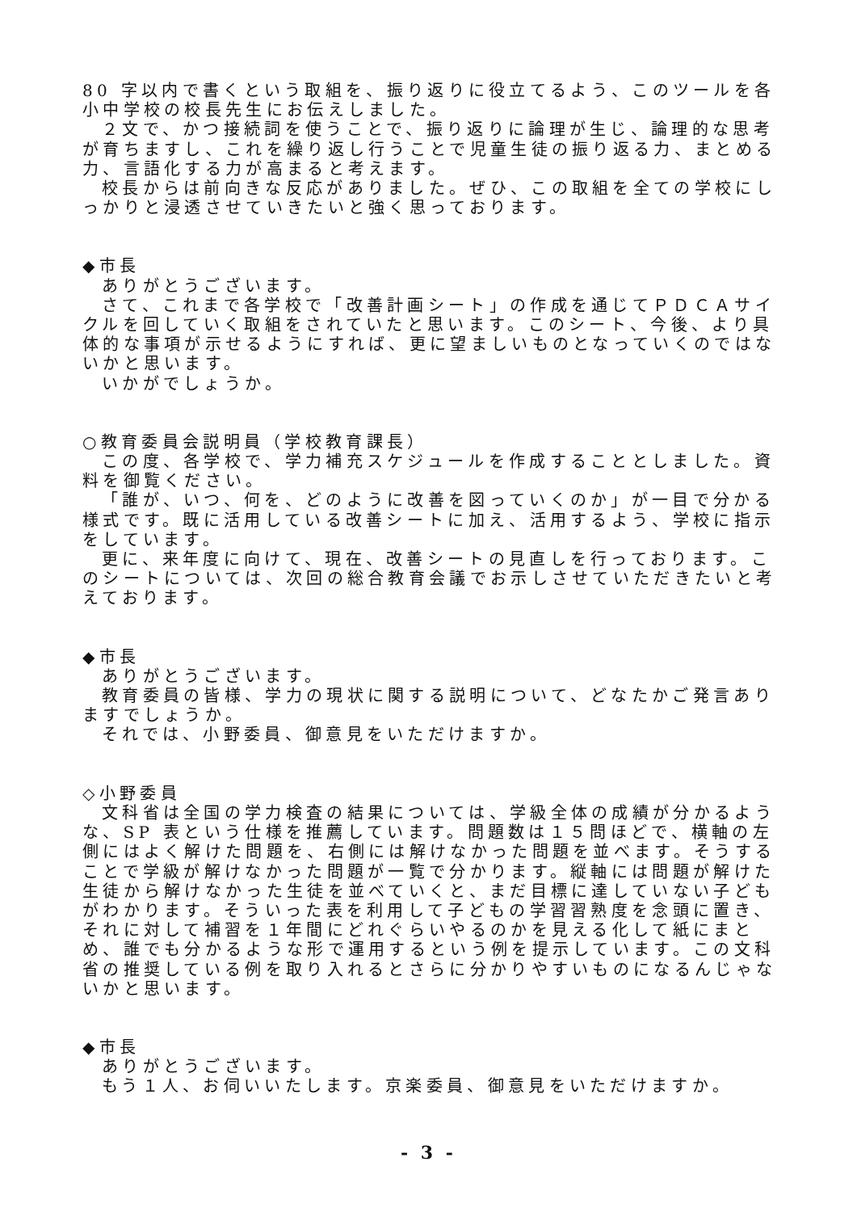80 字以内で書くという取組を、振り返りに役立てるよう、このツールを各小中学校の校長先生にお伝えしました。
２文で、かつ接続詞を使うことで、振り返りに論理が生じ、論理的な思考が育ちますし、これを繰り返し行うことで児童生徒の振り返る力、まとめる力、言語化する力が高まると考えます。
校長からは前向きな反応がありました。ぜひ、この取組を全ての学校にしっかりと浸透させていきたいと強く思っております。
◆市長
ありがとうございます。
さて、これまで各学校で「改善計画シート」の作成を通じてＰＤＣＡサイクルを回していく取組をされていたと思います。このシート、今後、より具体的な事項が示せるようにすれば、更に望ましいものとなっていくのではないかと思います。
いかがでしょうか。
○教育委員会説明員（学校教育課長）
この度、各学校で、学力補充スケジュールを作成することとしました。資料を御覧ください。
「誰が、いつ、何を、どのように改善を図っていくのか」が一目で分かる様式です。既に活用している改善シートに加え、活用するよう、学校に指示をしています。
更に、来年度に向けて、現在、改善シートの見直しを行っております。このシートについては、次回の総合教育会議でお示しさせていただきたいと考えております。
◆市長
ありがとうございます。
教育委員の皆様、学力の現状に関する説明について、どなたかご発言ありますでしょうか。
それでは、小野委員、御意見をいただけますか。
◇小野委員
文科省は全国の学力検査の結果については、学級全体の成績が分かるような、SP 表という仕様を推薦しています。問題数は１５問ほどで、横軸の左側にはよく解けた問題を、右側には解けなかった問題を並べます。そうすることで学級が解けなかった問題が一覧で分かります。縦軸には問題が解けた生徒から解けなかった生徒を並べていくと、まだ目標に達していない子どもがわかります。そういった表を利用して子どもの学習習熟度を念頭に置き、それに対して補習を１年間にどれぐらいやるのかを見える化して紙にまとめ、誰でも分かるような形で運用するという例を提示しています。この文科省の推奨している例を取り入れるとさらに分かりやすいものになるんじゃないかと思います。
◆市長
ありがとうございます。
もう１人、お伺いいたします。京楽委員、御意見をいただけますか。
- 3 -